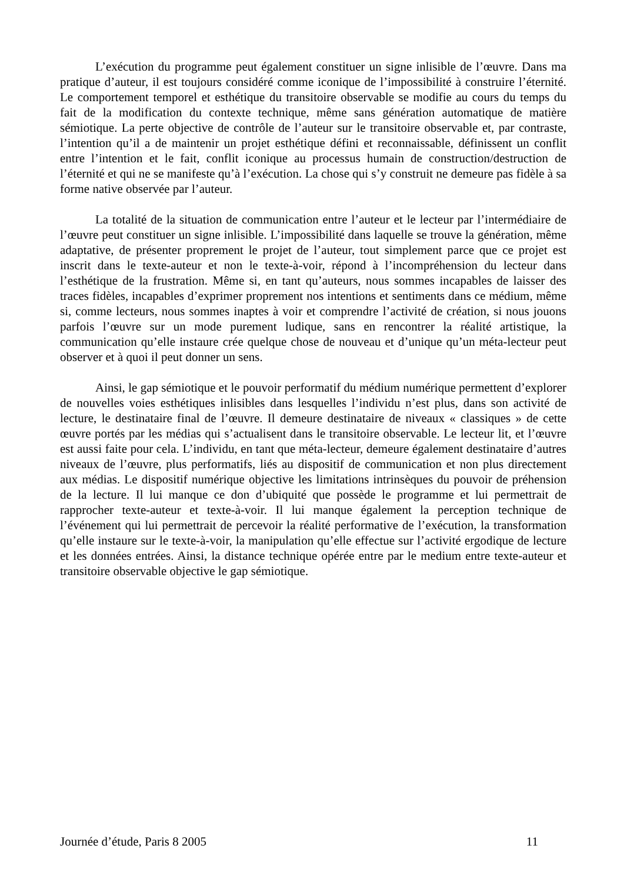L’exécution du programme peut également constituer un signe inlisible de l’œuvre. Dans ma pratique d’auteur, il est toujours considéré comme iconique de l’impossibilité à construire l’éternité. Le comportement temporel et esthétique du transitoire observable se modifie au cours du temps du fait de la modification du contexte technique, même sans génération automatique de matière sémiotique. La perte objective de contrôle de l’auteur sur le transitoire observable et, par contraste, l’intention qu’il a de maintenir un projet esthétique défini et reconnaissable, définissent un conflit entre l’intention et le fait, conflit iconique au processus humain de construction/destruction de l’éternité et qui ne se manifeste qu’à l’exécution. La chose qui s’y construit ne demeure pas fidèle à sa forme native observée par l’auteur.
La totalité de la situation de communication entre l’auteur et le lecteur par l’intermédiaire de l’œuvre peut constituer un signe inlisible. L’impossibilité dans laquelle se trouve la génération, même adaptative, de présenter proprement le projet de l’auteur, tout simplement parce que ce projet est inscrit dans le texte-auteur et non le texte-à-voir, répond à l’incompréhension du lecteur dans l’esthétique de la frustration. Même si, en tant qu’auteurs, nous sommes incapables de laisser des traces fidèles, incapables d’exprimer proprement nos intentions et sentiments dans ce médium, même si, comme lecteurs, nous sommes inaptes à voir et comprendre l’activité de création, si nous jouons parfois l’œuvre sur un mode purement ludique, sans en rencontrer la réalité artistique, la communication qu’elle instaure crée quelque chose de nouveau et d’unique qu’un méta-lecteur peut observer et à quoi il peut donner un sens.
Ainsi, le gap sémiotique et le pouvoir performatif du médium numérique permettent d’explorer de nouvelles voies esthétiques inlisibles dans lesquelles l’individu n’est plus, dans son activité de lecture, le destinataire final de l’œuvre. Il demeure destinataire de niveaux « classiques » de cette œuvre portés par les médias qui s’actualisent dans le transitoire observable. Le lecteur lit, et l’œuvre est aussi faite pour cela. L’individu, en tant que méta-lecteur, demeure également destinataire d’autres niveaux de l’œuvre, plus performatifs, liés au dispositif de communication et non plus directement aux médias. Le dispositif numérique objective les limitations intrinsèques du pouvoir de préhension de la lecture. Il lui manque ce don d’ubiquité que possède le programme et lui permettrait de rapprocher texte-auteur et texte-à-voir. Il lui manque également la perception technique de l’événement qui lui permettrait de percevoir la réalité performative de l’exécution, la transformation qu’elle instaure sur le texte-à-voir, la manipulation qu’elle effectue sur l’activité ergodique de lecture et les données entrées. Ainsi, la distance technique opérée entre par le medium entre texte-auteur et transitoire observable objective le gap sémiotique.
Journée d’étude, Paris 8 2005 11